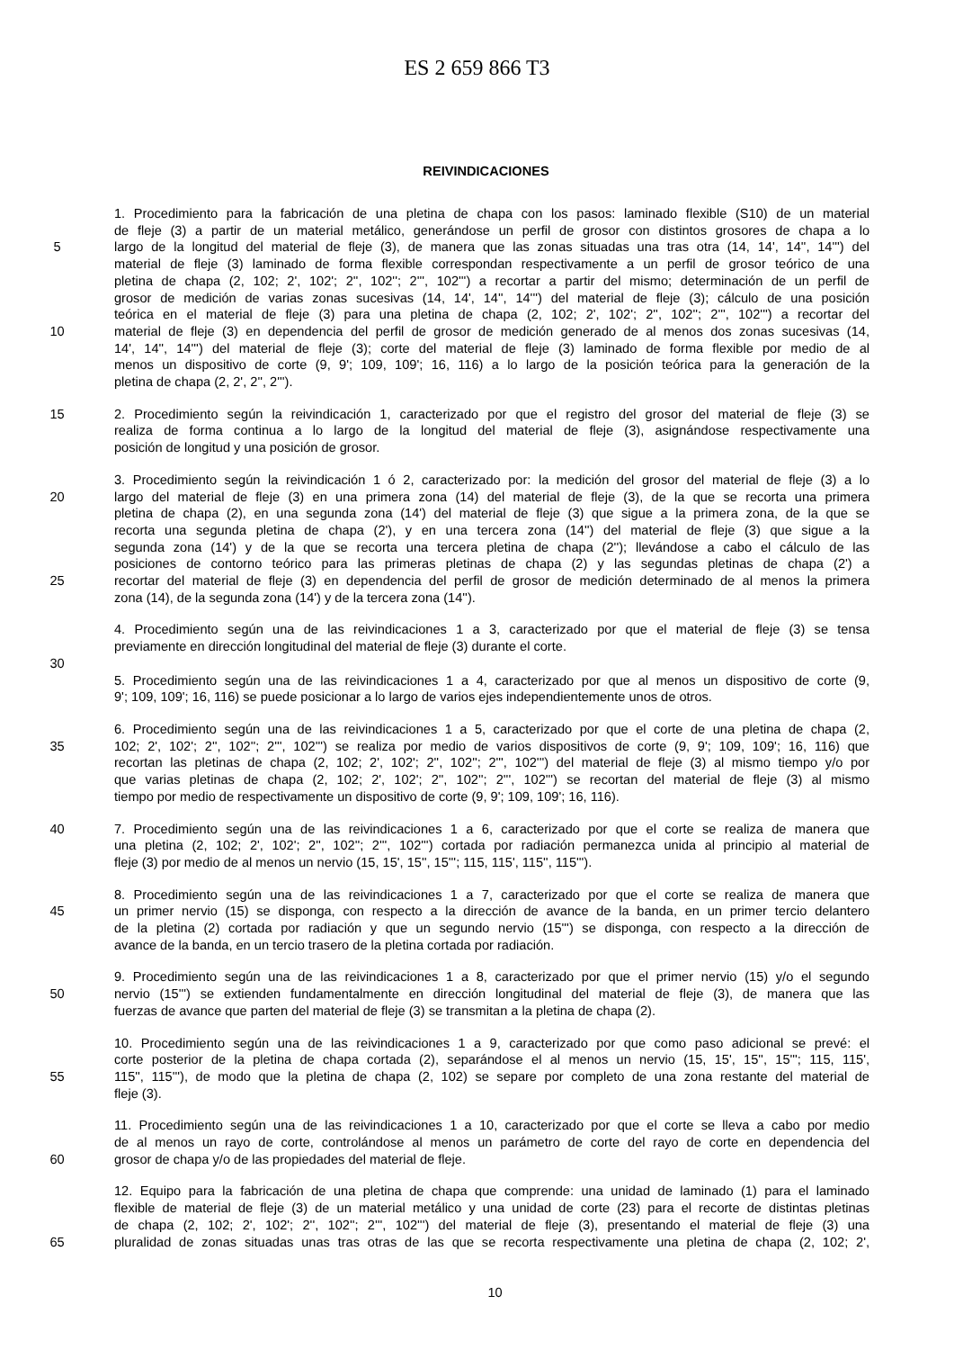ES 2 659 866 T3
REIVINDICACIONES
1. Procedimiento para la fabricación de una pletina de chapa con los pasos: laminado flexible (S10) de un material
de fleje (3) a partir de un material metálico, generándose un perfil de grosor con distintos grosores de chapa a lo
5 largo de la longitud del material de fleje (3), de manera que las zonas situadas una tras otra (14, 14', 14'', 14''') del
material de fleje (3) laminado de forma flexible correspondan respectivamente a un perfil de grosor teórico de una
pletina de chapa (2, 102; 2', 102'; 2'', 102''; 2''', 102''') a recortar a partir del mismo; determinación de un perfil de
grosor de medición de varias zonas sucesivas (14, 14', 14'', 14''') del material de fleje (3); cálculo de una posición
teórica en el material de fleje (3) para una pletina de chapa (2, 102; 2', 102'; 2'', 102''; 2''', 102''') a recortar del
10 material de fleje (3) en dependencia del perfil de grosor de medición generado de al menos dos zonas sucesivas (14,
14', 14'', 14''') del material de fleje (3); corte del material de fleje (3) laminado de forma flexible por medio de al
menos un dispositivo de corte (9, 9'; 109, 109'; 16, 116) a lo largo de la posición teórica para la generación de la
pletina de chapa (2, 2', 2'', 2''').
15 2. Procedimiento según la reivindicación 1, caracterizado por que el registro del grosor del material de fleje (3) se
realiza de forma continua a lo largo de la longitud del material de fleje (3), asignándose respectivamente una
posición de longitud y una posición de grosor.
3. Procedimiento según la reivindicación 1 ó 2, caracterizado por: la medición del grosor del material de fleje (3) a lo
20 largo del material de fleje (3) en una primera zona (14) del material de fleje (3), de la que se recorta una primera
pletina de chapa (2), en una segunda zona (14') del material de fleje (3) que sigue a la primera zona, de la que se
recorta una segunda pletina de chapa (2'), y en una tercera zona (14'') del material de fleje (3) que sigue a la
segunda zona (14') y de la que se recorta una tercera pletina de chapa (2''); llevándose a cabo el cálculo de las
posiciones de contorno teórico para las primeras pletinas de chapa (2) y las segundas pletinas de chapa (2') a
25 recortar del material de fleje (3) en dependencia del perfil de grosor de medición determinado de al menos la primera
zona (14), de la segunda zona (14') y de la tercera zona (14'').
4. Procedimiento según una de las reivindicaciones 1 a 3, caracterizado por que el material de fleje (3) se tensa
previamente en dirección longitudinal del material de fleje (3) durante el corte.
30
5. Procedimiento según una de las reivindicaciones 1 a 4, caracterizado por que al menos un dispositivo de corte (9,
9'; 109, 109'; 16, 116) se puede posicionar a lo largo de varios ejes independientemente unos de otros.
6. Procedimiento según una de las reivindicaciones 1 a 5, caracterizado por que el corte de una pletina de chapa (2,
35 102; 2', 102'; 2'', 102''; 2''', 102''') se realiza por medio de varios dispositivos de corte (9, 9'; 109, 109'; 16, 116) que
recortan las pletinas de chapa (2, 102; 2', 102'; 2'', 102''; 2''', 102''') del material de fleje (3) al mismo tiempo y/o por
que varias pletinas de chapa (2, 102; 2', 102'; 2'', 102''; 2''', 102''') se recortan del material de fleje (3) al mismo
tiempo por medio de respectivamente un dispositivo de corte (9, 9'; 109, 109'; 16, 116).
40 7. Procedimiento según una de las reivindicaciones 1 a 6, caracterizado por que el corte se realiza de manera que
una pletina (2, 102; 2', 102'; 2'', 102''; 2''', 102''') cortada por radiación permanezca unida al principio al material de
fleje (3) por medio de al menos un nervio (15, 15', 15'', 15'''; 115, 115', 115'', 115''').
8. Procedimiento según una de las reivindicaciones 1 a 7, caracterizado por que el corte se realiza de manera que
45 un primer nervio (15) se disponga, con respecto a la dirección de avance de la banda, en un primer tercio delantero
de la pletina (2) cortada por radiación y que un segundo nervio (15''') se disponga, con respecto a la dirección de
avance de la banda, en un tercio trasero de la pletina cortada por radiación.
9. Procedimiento según una de las reivindicaciones 1 a 8, caracterizado por que el primer nervio (15) y/o el segundo
50 nervio (15''') se extienden fundamentalmente en dirección longitudinal del material de fleje (3), de manera que las
fuerzas de avance que parten del material de fleje (3) se transmitan a la pletina de chapa (2).
10. Procedimiento según una de las reivindicaciones 1 a 9, caracterizado por que como paso adicional se prevé: el
corte posterior de la pletina de chapa cortada (2), separándose el al menos un nervio (15, 15', 15'', 15'''; 115, 115',
55 115'', 115'''), de modo que la pletina de chapa (2, 102) se separe por completo de una zona restante del material de
fleje (3).
11. Procedimiento según una de las reivindicaciones 1 a 10, caracterizado por que el corte se lleva a cabo por medio
de al menos un rayo de corte, controlándose al menos un parámetro de corte del rayo de corte en dependencia del
60 grosor de chapa y/o de las propiedades del material de fleje.
12. Equipo para la fabricación de una pletina de chapa que comprende: una unidad de laminado (1) para el laminado
flexible de material de fleje (3) de un material metálico y una unidad de corte (23) para el recorte de distintas pletinas
de chapa (2, 102; 2', 102'; 2'', 102''; 2''', 102''') del material de fleje (3), presentando el material de fleje (3) una
65 pluralidad de zonas situadas unas tras otras de las que se recorta respectivamente una pletina de chapa (2, 102; 2',
10